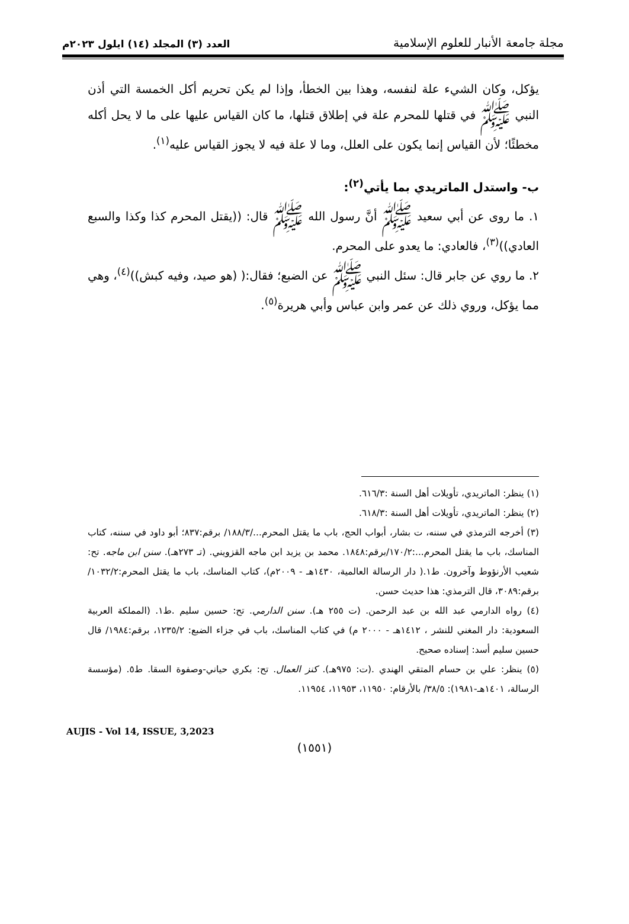مجلة جامعة الأنبار للعلوم الإسلامية
العدد (٣) المجلد (١٤) ايلول ٢٠٢٣م
يؤكل، وكان الشيء علة لنفسه، وهذا بين الخطأ، وإذا لم يكن تحريم أكل الخمسة التي أذن النبي ﷺ في قتلها للمحرم علة في إطلاق قتلها، ما كان القياس عليها على ما لا يحل أكله مخطئًا؛ لأن القياس إنما يكون على العلل، وما لا علة فيه لا يجوز القياس عليه<sup>(١)</sup>.
ب- واستدل الماتريدي بما يأتي<sup>(٢)</sup>:
١. ما روى عن أبي سعيد ﷺ أنَّ رسول الله ﷺ قال: ((يقتل المحرم كذا وكذا والسبع العادي))<sup>(٣)</sup>، فالعادي: ما يعدو على المحرم.
٢. ما روي عن جابر قال: سئل النبي ﷺ عن الضبع؛ فقال:( (هو صيد، وفيه كبش))<sup>(٤)</sup>، وهي مما يؤكل، وروي ذلك عن عمر وابن عباس وأبي هريرة<sup>(٥)</sup>.
(١) ينظر: الماتريدي، تأويلات أهل السنة :٦١٦/٣.
(٢) ينظر: الماتريدي، تأويلات أهل السنة :٦١٨/٣.
(٣) أخرجه الترمذي في سننه، ت بشار، أبواب الحج، باب ما يقتل المحرم.../١٨٨/٣/ برقم:٨٣٧؛ أبو داود في سننه، كتاب المناسك، باب ما يقتل المحرم...:١٧٠/٢/برقم:١٨٤٨. محمد بن يزيد ابن ماجه القزويني. (تـ ٢٧٣هـ). سنن ابن ماجه. تح: شعيب الأرنؤوط وآخرون. ط١.( دار الرسالة العالمية، ١٤٣٠هـ - ٢٠٠٩م)، كتاب المناسك، باب ما يقتل المحرم:١٠٣٢/٢/برقم:٣٠٨٩، قال الترمذي: هذا حديث حسن.
(٤) رواه الدارمي عبد الله بن عبد الرحمن. (ت ٢٥٥ هـ). سنن الدارمي. تح: حسين سليم .ط١. (المملكة العربية السعودية: دار المغني للنشر ، ١٤١٢هـ - ٢٠٠٠ م) في كتاب المناسك، باب في جزاء الضبع: ١٢٣٥/٢، برقم:١٩٨٤/ قال حسين سليم أسد: إسناده صحيح.
(٥) ينظر: علي بن حسام المتقي الهندي .(ت: ٩٧٥هـ). كنز العمال. تح: بكري حياني-وصفوة السقا. ط٥. (مؤسسة الرسالة، ١٤٠١هـ-١٩٨١): ٣٨/٥/ بالأرقام: ١١٩٥٠، ١١٩٥٣، ١١٩٥٤.
AUJIS - Vol 14, ISSUE, 3,2023
(١٥٥١)